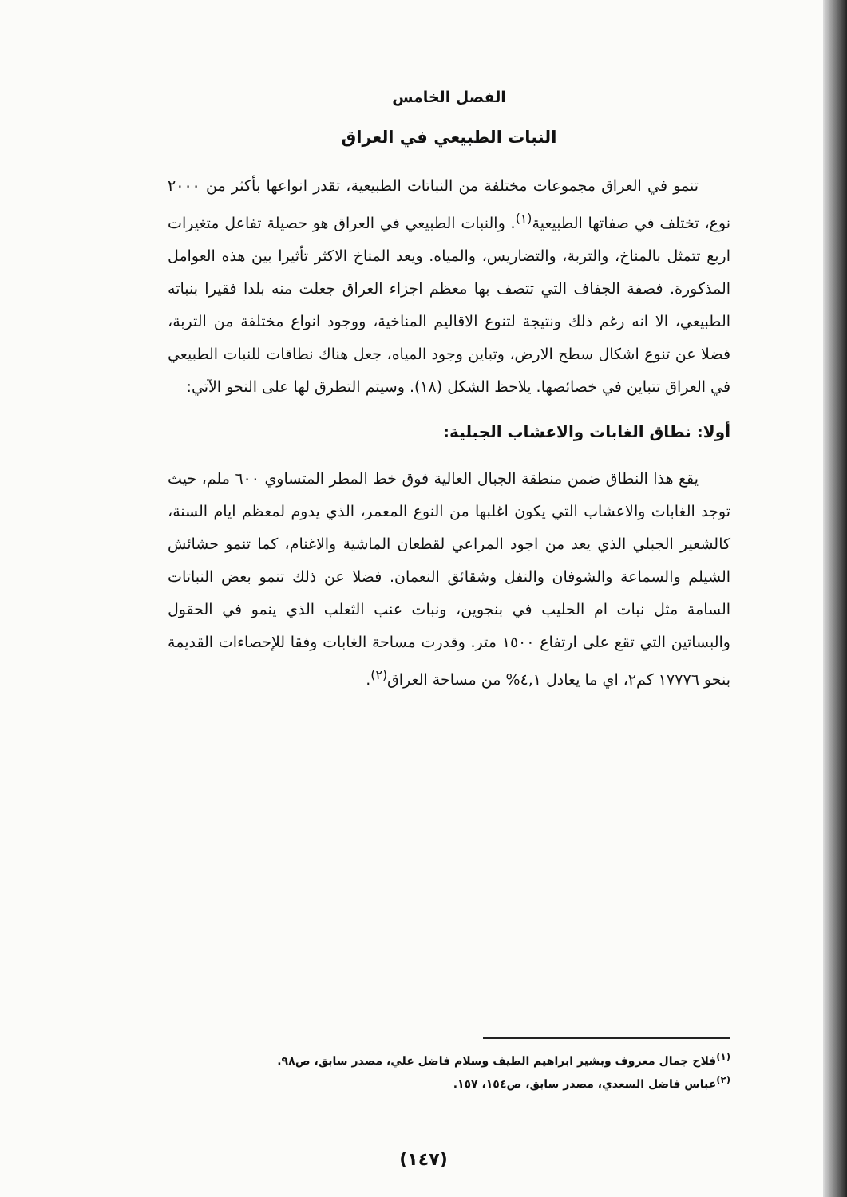الفصل الخامس
النبات الطبيعي في العراق
تنمو في العراق مجموعات مختلفة من النباتات الطبيعية، تقدر انواعها بأكثر من ٢٠٠٠ نوع، تختلف في صفاتها الطبيعية<sup>(١)</sup>. والنبات الطبيعي في العراق هو حصيلة تفاعل متغيرات اربع تتمثل بالمناخ، والتربة، والتضاريس، والمياه. ويعد المناخ الاكثر تأثيرا بين هذه العوامل المذكورة. فصفة الجفاف التي تتصف بها معظم اجزاء العراق جعلت منه بلدا فقيرا بنباته الطبيعي، الا انه رغم ذلك ونتيجة لتنوع الاقاليم المناخية، ووجود انواع مختلفة من التربة، فضلا عن تنوع اشكال سطح الارض، وتباين وجود المياه، جعل هناك نطاقات للنبات الطبيعي في العراق تتباين في خصائصها. يلاحظ الشكل (١٨). وسيتم التطرق لها على النحو الآتي:
أولا: نطاق الغابات والاعشاب الجبلية:
يقع هذا النطاق ضمن منطقة الجبال العالية فوق خط المطر المتساوي ٦٠٠ ملم، حيث توجد الغابات والاعشاب التي يكون اغلبها من النوع المعمر، الذي يدوم لمعظم ايام السنة، كالشعير الجبلي الذي يعد من اجود المراعي لقطعان الماشية والاغنام، كما تنمو حشائش الشيلم والسماعة والشوفان والنفل وشقائق النعمان. فضلا عن ذلك تنمو بعض النباتات السامة مثل نبات ام الحليب في بنجوين، ونبات عنب الثعلب الذي ينمو في الحقول والبساتين التي تقع على ارتفاع ١٥٠٠ متر. وقدرت مساحة الغابات وفقا للإحصاءات القديمة بنحو ١٧٧٧٦ كم٢، اي ما يعادل ٤,١% من مساحة العراق<sup>(٢)</sup>.
<sup>(١)</sup> فلاح جمال معروف وبشير ابراهيم الطيف وسلام فاضل علي، مصدر سابق، ص٩٨.
<sup>(٢)</sup> عباس فاضل السعدي، مصدر سابق، ص١٥٤، ١٥٧.
(١٤٧)